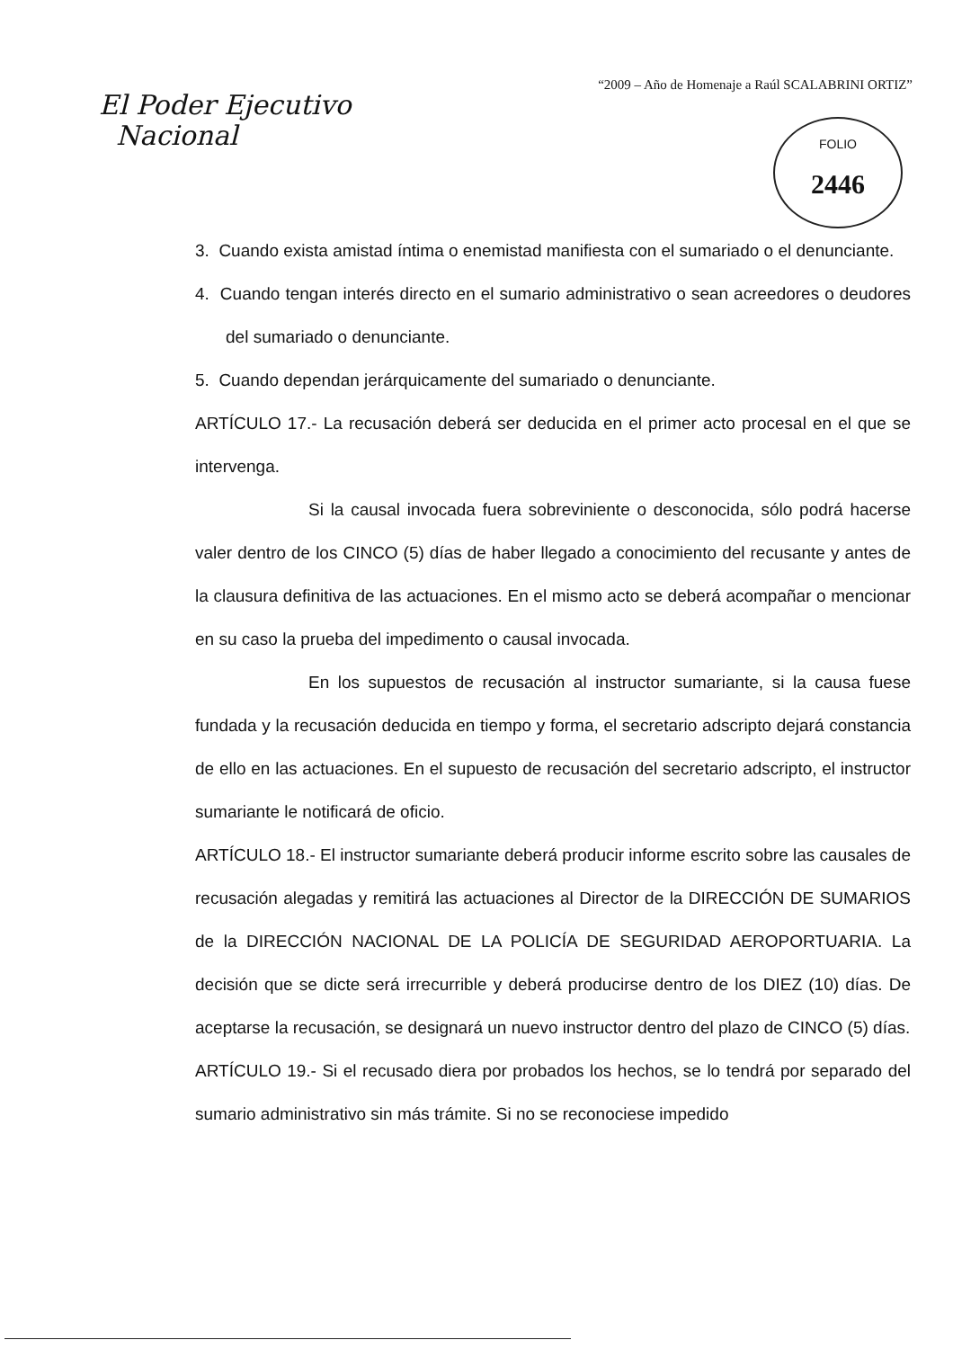“2009 – Año de Homenaje a Raúl SCALABRINI ORTIZ”
El Poder Ejecutivo
Nacional
FOLIO
2446
3. Cuando exista amistad íntima o enemistad manifiesta con el sumariado o el denunciante.
4. Cuando tengan interés directo en el sumario administrativo o sean acreedores o deudores del sumariado o denunciante.
5. Cuando dependan jerárquicamente del sumariado o denunciante.
ARTÍCULO 17.- La recusación deberá ser deducida en el primer acto procesal en el que se intervenga.
Si la causal invocada fuera sobreviniente o desconocida, sólo podrá hacerse valer dentro de los CINCO (5) días de haber llegado a conocimiento del recusante y antes de la clausura definitiva de las actuaciones. En el mismo acto se deberá acompañar o mencionar en su caso la prueba del impedimento o causal invocada.
En los supuestos de recusación al instructor sumariante, si la causa fuese fundada y la recusación deducida en tiempo y forma, el secretario adscripto dejará constancia de ello en las actuaciones. En el supuesto de recusación del secretario adscripto, el instructor sumariante le notificará de oficio.
ARTÍCULO 18.- El instructor sumariante deberá producir informe escrito sobre las causales de recusación alegadas y remitirá las actuaciones al Director de la DIRECCIÓN DE SUMARIOS de la DIRECCIÓN NACIONAL DE LA POLICÍA DE SEGURIDAD AEROPORTUARIA. La decisión que se dicte será irrecurrible y deberá producirse dentro de los DIEZ (10) días. De aceptarse la recusación, se designará un nuevo instructor dentro del plazo de CINCO (5) días.
ARTÍCULO 19.- Si el recusado diera por probados los hechos, se lo tendrá por separado del sumario administrativo sin más trámite. Si no se reconociese impedido